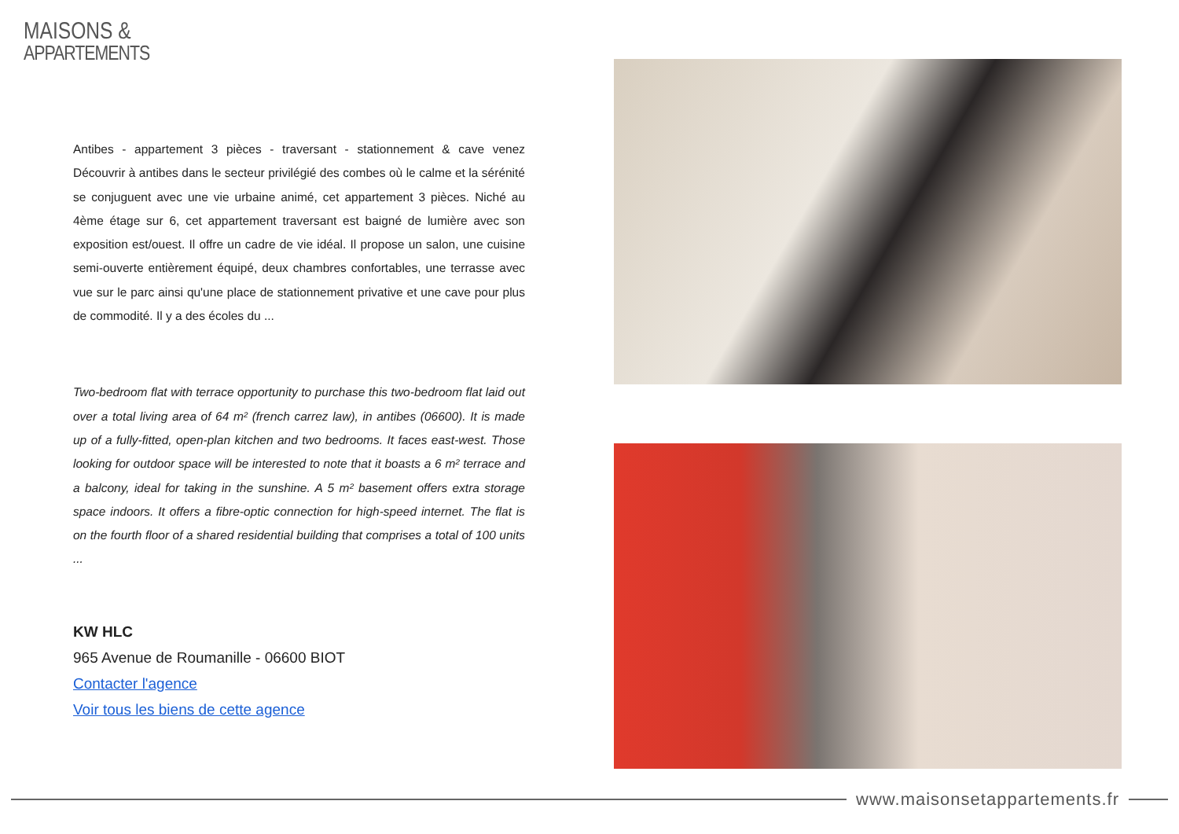MAISONS &
APPARTEMENTS
Antibes - appartement 3 pièces - traversant - stationnement & cave venez Découvrir à antibes dans le secteur privilégié des combes où le calme et la sérénité se conjuguent avec une vie urbaine animé, cet appartement 3 pièces. Niché au 4ème étage sur 6, cet appartement traversant est baigné de lumière avec son exposition est/ouest. Il offre un cadre de vie idéal. Il propose un salon, une cuisine semi-ouverte entièrement équipé, deux chambres confortables, une terrasse avec vue sur le parc ainsi qu'une place de stationnement privative et une cave pour plus de commodité. Il y a des écoles du ...
Two-bedroom flat with terrace opportunity to purchase this two-bedroom flat laid out over a total living area of 64 m² (french carrez law), in antibes (06600). It is made up of a fully-fitted, open-plan kitchen and two bedrooms. It faces east-west. Those looking for outdoor space will be interested to note that it boasts a 6 m² terrace and a balcony, ideal for taking in the sunshine. A 5 m² basement offers extra storage space indoors. It offers a fibre-optic connection for high-speed internet. The flat is on the fourth floor of a shared residential building that comprises a total of 100 units ...
KW HLC
965 Avenue de Roumanille - 06600 BIOT
Contacter l'agence
Voir tous les biens de cette agence
www.maisonsetappartements.fr